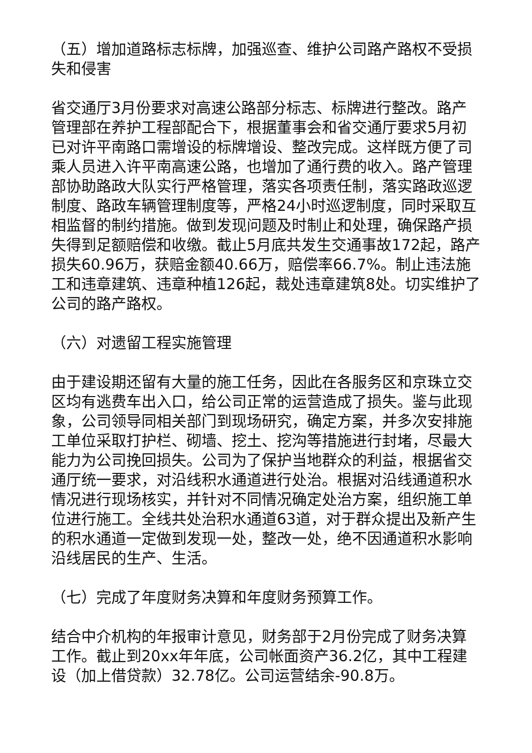（五）增加道路标志标牌，加强巡查、维护公司路产路权不受损失和侵害
省交通厅3月份要求对高速公路部分标志、标牌进行整改。路产管理部在养护工程部配合下，根据董事会和省交通厅要求5月初已对许平南路口需增设的标牌增设、整改完成。这样既方便了司乘人员进入许平南高速公路，也增加了通行费的收入。路产管理部协助路政大队实行严格管理，落实各项责任制，落实路政巡逻制度、路政车辆管理制度等，严格24小时巡逻制度，同时采取互相监督的制约措施。做到发现问题及时制止和处理，确保路产损失得到足额赔偿和收缴。截止5月底共发生交通事故172起，路产损失60.96万，获赔金额40.66万，赔偿率66.7%。制止违法施工和违章建筑、违章种植126起，裁处违章建筑8处。切实维护了公司的路产路权。
（六）对遗留工程实施管理
由于建设期还留有大量的施工任务，因此在各服务区和京珠立交区均有逃费车出入口，给公司正常的运营造成了损失。鉴与此现象，公司领导同相关部门到现场研究，确定方案，并多次安排施工单位采取打护栏、砌墙、挖土、挖沟等措施进行封堵，尽最大能力为公司挽回损失。公司为了保护当地群众的利益，根据省交通厅统一要求，对沿线积水通道进行处治。根据对沿线通道积水情况进行现场核实，并针对不同情况确定处治方案，组织施工单位进行施工。全线共处治积水通道63道，对于群众提出及新产生的积水通道一定做到发现一处，整改一处，绝不因通道积水影响沿线居民的生产、生活。
（七）完成了年度财务决算和年度财务预算工作。
结合中介机构的年报审计意见，财务部于2月份完成了财务决算工作。截止到20xx年年底，公司帐面资产36.2亿，其中工程建设（加上借贷款）32.78亿。公司运营结余-90.8万。